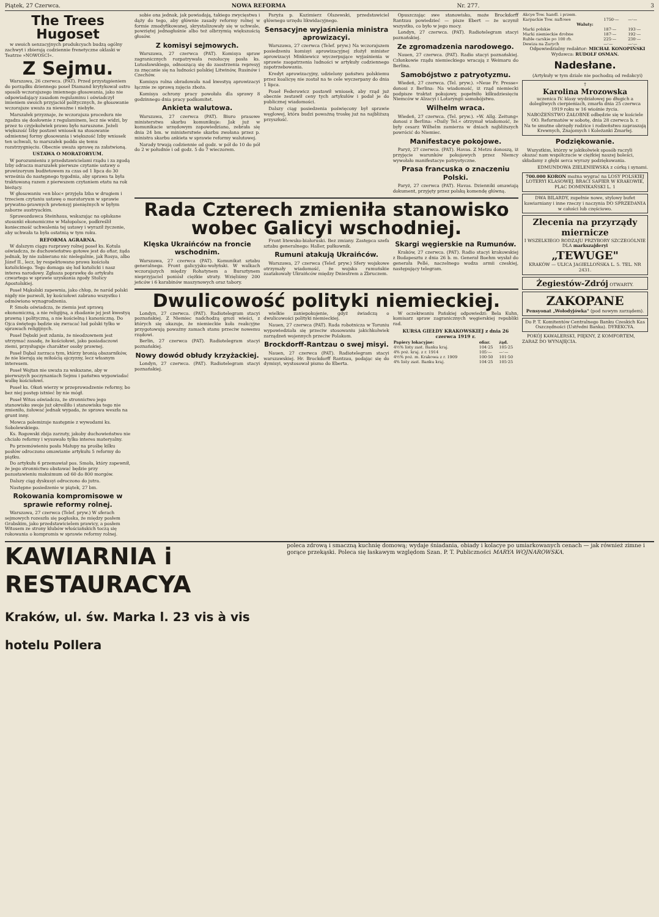Piątek, 27 Czerwca. NOWA REFORMA Nr. 277. 3
The Trees Hugoset
w swoich senzacyjnych produkcyach budzą ogólny zachwyt i zbierają codziennie frenetyczne oklaski w Teatrze »NOWOŚCI«.
Z Sejmu.
Warszawa, 26 czerwca. (PAT). Przed przystąpieniem do porządku dziennego poseł Diamand krytykował ostro sposób wczorajszego imiennego głosowania, jako nie odpowiadający zasadom regulaminu i oświadczył imieniem swoich przyjaciół politycznych, że głosowanie wczorajsze uważa za nieważne i niebyłe.
Marszałek przyznaje, że wczorajsza procedura nie zgadza się dosłownie z regulaminem, lecz nie widzi, by przez to czyjekolwiek prawo było naruszone. Jeżeli większość Izby postawi wniosek na stosowanie odmiennej formy głosowania i większość Izby wniosek ten uchwali, to marszałek podda się temu rozstrzygnięciu. Obecnie uważa sprawę za załatwioną.
USTAWA O MORATORYUM.
W porozumieniu z przedstawicielami rządu i za zgodą Izby odracza marszałek pierwsze czytanie ustawy o prowizoryum budżetowem za czas od 1 lipca do 30 września do następnego tygodnia, aby sprawa ta była traktowaną razem z pierwszem czytaniem etatu na rok bieżący.
W głosowaniu »en bloc« przyjęła Izba w drugiem i trzeciem czytaniu ustawę o moratoryum w sprawie prywatno-prawnych pretensyj pieniężnych w byłym zaborze austryackim.
Sprawozdawca Steinhaus, wskazując na opłakane stosunki ekonomiczne w Małopolsce, podkreślił konieczność uchwalenia tej ustawy i wyraził życzenie, aby uchwała ta była ostatnią w tym roku.
REFORMA AGRARNA.
W dalszym ciągu rozprawy rolnej poseł ks. Kotula oświadcza, że duchowieństwo gotowe jest do ofiar, żąda jednak, by nie zabierano nic nielegalnie, jak Rosya, albo Józef II., lecz, by respektowano prawa kościoła katolickiego. Tego domaga się lud katolicki i nasz interes narodowy. Zgłasza poprawkę do artykułu czwartego w sprawie uzyskania zgody Stolicy Apostolskiej.
Poseł Mąkolski zapewnia, jako chłop, że naród polski nigdy nie pozwoli, by kościołowi zabrano wszystko i odmówiono wynagrodzenia.
P. Smoła oświadcza, że ziemia jest sprawą ekonomiczną, a nie religijną, a zbadanie jej jest kwestyą prawną i polityczną, a nie kościelną i kanoniczną. Do Ojca świętego będzie się zwracać lud polski tylko w sprawach religijnych.
Poseł Dębski jest zdania, że nieodzownem jest utrzymać zasadę, że kościołowi, jako posiadaczowi ziemi, przysługuje charakter osoby prawnej.
Poseł Dąbal zarzuca tym, którzy bronią obszarników, że nie kierują się miłością ojczyzny, lecz własnym interesem.
Poseł Wojtan nie uważa za wskazane, aby w pierwszych poczynaniach Sejmu i państwa wypowiadać walkę kościołowi.
Poseł ks. Okoń wierzy w przeprowadzenie reformy, bo bez niej postęp istnieć by nie mógł.
Poseł Witos oświadcza, że stronnictwo jego stanowisko swoje już określiło i stanowiska tego nie zmieniło, żałować jednak wypada, że sprawa weszła na grunt inny.
Mowca polemizuje następnie z wywodami ks. Sobolewskiego.
Ks. Rogowski zbija zarzuty, jakoby duchowieństwo nie chciało reformy i wysuwało tylko interes materyalny.
Po przemówieniu posła Małupy na prośbę kilku posłów odroczono omawianie artykułu 5 reformy do piątku.
Do artykułu 6 przemawiał pos. Smoła, który zapewnił, że jego stronnictwo obstawać będzie przy pozostawieniu maksimum od 60 do 800 morgów.
Dalszy ciąg dyskusyi odroczono do jutra.
Następne posiedzenie w piątek, 27 bm.
Rokowania kompromisowe w sprawie reformy rolnej.
Warszawa, 27 czerwca (Telef. pryw.) W sferach sejmowych rozeszła się pogłoska, że między posłem Grabskim, jako przedstawicielem prawicy, a posłem Witosem ze strony klubów włościańskich toczą się rokowania o kompromis w sprawie reformy rolnej.
sobie ona jednak, jak powiadają, takiego zwycięstwa i dąży do tego, aby głównie zasady reformy rolnej w formie zmodyfikowanej, skrystalizowały się w uchwale, powziętej jednogłośnie albo też olbrzymią większością głosów.
Z komisyi sejmowych.
Warszawa, 27 czerwca (PAT). Komisya spraw zagranicznych rozpatrywała rezolucyę posła ks. Lutosławskiego, odnoszącą się do zaostrzenia represyj za znęcanie się na ludności polskiej Litwinów, Rusinów i Czechów.
Komisya rolna obradowała nad kwestyą aprowizacyi łącznie ze sprawą zajęcia zboża.
Komisya ochrony pracy powołała dla sprawy 8 godzinnego dnia pracy podkomitet.
Ankieta walutowa.
Warszawa, 27 czerwca (PAT). Biuro prasowe ministerstwa skarbu komunikuje: Jak już w komunikacie urzędowym zapowiedziano, zebrała się dnia 24 bm. w ministerstwie skarbu zwołana przez p. ministra skarbu ankieta w sprawie reformy walutowej.
Narady trwają codziennie od godz. w pół do 10 do pół do 2 w południe i od godz. 5 do 7 wieczorem.
Paryża p. Kazimierz Olszewski, przedstawiciel głównego urzędu likwidacyjnego.
Sensacyjne wyjaśnienia ministra aprowizacyi.
Warszawa, 27 czerwca (Telef. pryw.) Na wczorajszem posiedzeniu komisyi aprowizacyjnej złożył minister aprowizacyi Minkiewicz wyczerpujące wyjaśnienia w sprawie zaopatrzenia ludności w artykuły codziennego zapotrzebowania.
Kredyt aprowizacyjny, udzielony państwu polskiemu przez koalicyę nie został na te cele wyczerpany do dnia 1 lipca.
Poseł Federowicz postawił wniosek, aby rząd już obecnie zestawił ceny tych artykułów i podał je do publicznej wiadomości.
Dalszy ciąg posiedzenia poświęcony był sprawie węglowej, która budzi poważną troskę już na najbliższą przyszłość.
Opuszczając swe stanowisko, może Brockdorff Rantzau powiedzieć — pisze Ebert — że uczynił wszystko, co było w jego mocy.
Londyn, 27 czerwca. (PAT). Radiotelegram stacyi poznańskiej.
Ze zgromadzenia narodowego.
Nauen, 27 czerwca. (PAT). Radio stacyi poznańskiej. Członkowie rządu niemieckiego wracają z Weimaru do Berlina.
Samobójstwo z patryotyzmu.
Wiedeń, 27 czerwca. (Tel. pryw.). »Neue Fr. Presse« donosi z Berlina: Na wiadomość, iż rząd niemiecki podpisze traktat pokojowy, popełniło kilkudziesięciu Niemców w Alzacyi i Lotaryngii samobójstwo.
Wilhelm wraca.
Wiedeń, 27 czerwca. (Tel. pryw.). »W. Allg. Zeitung« donosi z Berlina: »Daily Tel.« otrzymał wiadomość, że były cesarz Wilhelm zamierza w dniach najbliższych powrócić do Niemiec.
Manifestacye pokojowe.
Paryż, 27 czerwca. (PAT). Havas. Z Metzu donoszą, iż przyjęcie warunków pokojowych przez Niemcy wywołało manifestacye patryotyczne.
Prasa francuska o znaczeniu Polski.
Paryż, 27 czerwca (PAT). Havas. Dzienniki omawiają dokument, przyjęty przez polską komendę główną.
Rada Czterech zmieniła stanowisko wobec Galicyi wschodniej.
Klęska Ukraińców na froncie wschodnim.
Warszawa, 27 czerwca (PAT). Komunikat sztabu generalnego. Front galicyjsko-wołyński. W walkach wczorajszych między Rohatynem a Bursztynem nieprzyjaciel poniósł ciężkie straty. Wzięliśmy 200 jeńców i 6 karabinów maszynowych oraz tabory.
Front litewsko-białoruski. Bez zmiany. Zastępca szefa sztabu generalnego: Haller, pułkownik.
Rumuni atakują Ukraińców.
Warszawa, 27 czerwca (Telef. pryw.) Sfery wojskowe otrzymały wiadomość, że wojska rumuńskie zaatakowały Ukraińców między Dniestrem a Zbruczem.
Skargi węgierskie na Rumunów.
Kraków, 27 czerwca. (PAT). Radio stacyi krakowskiej z Budapesztu z dnia 26 b. m. Generał Boehm wysłał do generała Pellé, naczelnego wodza armii czeskiej, następujący telegram.
Dwulicowość polityki niemieckiej.
Londyn, 27 czerwca. (PAT). Radiotelegram stacyi poznańskiej. Z Niemiec nadchodzą grozi wieści, z których się okazuje, że niemieckie koła reakcyjne przygotowują poważny zamach stanu przeciw nowemu rządowi.
Berlin, 27 czerwca (PAT). Radiotelegram stacyi poznańskiej.
Nowy dowód obłudy krzyżackiej.
Londyn, 27 czerwca. (PAT). Radiotelegram stacyi poznańskiej.
wielkie zaniepokojenie, gdyż świadczą o dwulicowości polityki niemieckiej.
Nauen, 27 czerwca (PAT). Rada robotnicza w Toruniu wypowiedziała się przeciw stosowaniu jakichkolwiek zarządzeń wojennych przeciw Polakom.
Brockdorff-Rantzau o swej misyi.
Nauen, 27 czerwca (PAT). Radiotelegram stacyi warszawskiej. Hr. Brockdorff Rantzau, podając się do dymisyi, wystosował pismo do Eberta.
W oczekiwaniu Pańskiej odpowiedzi: Bela Kuhn, komisarz spraw zagranicznych węgierskiej republiki rad.
KURSA GIEŁDY KRAKOWSKIEJ z dnia 26 czerwca 1919 r.
| Papiery lokacyjne: | ofiar. | żąd. |
| --- | --- | --- |
| 4½% listy zast. Banku kraj. | 104·25 | 105·25 |
| 4% poż. kraj. z r. 1914 | 105·— | —·— |
| 4½% poż. m. Krakowa z r. 1909 | 100·50 | 101·50 |
| 4% listy zast. Banku kraj. | 104·25 | 105·25 |
| Akcye Tow. handl. i przem. | | |
| Karpackie Tow. naftowe | 1750·— | —·— |
| Waluty: | | |
| Marki polskie | 187·— | 193·— |
| Marki niemieckie drobne | 187·— | 192·— |
| Ruble carskie po 100 rb. | 225·— | 230·— |
| Dewiza na Zurych | —·— | —·— |
Odpowiedzialny redaktor: MICHAŁ KONOPIŃSKI
Wydawca: RUDOLF OSMAN.
Nadesłane.
(Artykuły w tym dziale nie pochodzą od redakcyi)
†
Karolina Mrozowska
uczenica IV. klasy wydziałowej po długich a dolegliwych cierpieniach, zmarła dnia 25 czerwca 1919 roku w 16 wiośnie życia.
NABOŻEŃSTWO ŻAŁOBNE odbędzie się w kościele OO. Reformatów w sobotę, dnia 28 czerwca b. r.
Na te smutne obrzędy rodzice i rodzeństwo zapraszają Krewnych, Znajomych i Koleżanki Zmarłej.
Podziękowanie.
Wszystkim, którzy w jakikolwiek sposób raczyli okazać nam współczucie w ciężkiej naszej boleści, składamy z głębi serca wyrazy podziękowania.
EDMUNDOWA ZIELENIEWSKA z córką i synami.
700.000 KORON można wygrać na LOSY POLSKIEJ LOTERYI KLASOWEJ. BRACI SAFIER W KRAKOWIE, PLAC DOMINIKAŃSKI L. 1
DWA BILARDY, zupełnie nowe, stylowy bufet kawiarniany i inne rzeczy i naczynia DO SPRZEDANIA w całości lub częściowo.
Zlecenia na przyrządy miernicze
I WSZELKIEGO RODZAJU PRZYBORY SZCZEGÓLNIE DLA markszajderyi
„TEWUGE"
KRAKÓW — ULICA JAGIELLOŃSKA L. 5. TEL. NR 2431.
Żegiestów-Zdrój OTWARTY.
ZAKOPANE
Pensyonat „Wołodyjówka" (pod nowym zarządem).
Do P. T. Komitentów Centralnego Banku Czeskich Kas Oszczędności (Ustředni Banka). DYREKCYA.
POKÓJ KAWALERSKI, PIĘKNY, Z KOMFORTEM, ZARAZ DO WYNAJĘCIA.
KAWIARNIA i RESTAURACYA
Kraków, ul. św. Marka l. 23 vis à vis hotelu Pollera
poleca zdrową i smaczną kuchnię domową; wydaje śniadania, obiady i kolacye po umiarkowanych cenach — jak również zimne i gorące przekąski. Poleca się łaskawym względom Szan. P. T. Publiczności MARYA WOJNAROWSKA.